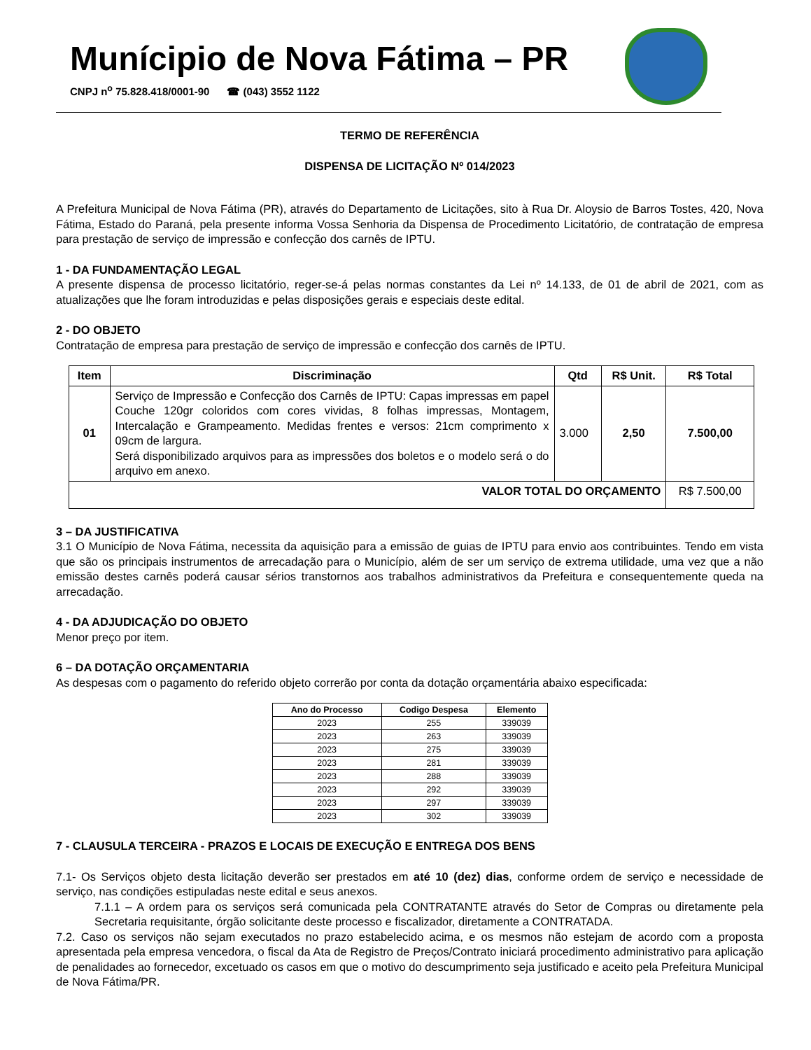Munícipio de Nova Fátima – PR
CNPJ n<sup>o</sup> 75.828.418/0001-90 ☎ (043) 3552 1122
TERMO DE REFERÊNCIA
DISPENSA DE LICITAÇÃO Nº 014/2023
A Prefeitura Municipal de Nova Fátima (PR), através do Departamento de Licitações, sito à Rua Dr. Aloysio de Barros Tostes, 420, Nova Fátima, Estado do Paraná, pela presente informa Vossa Senhoria da Dispensa de Procedimento Licitatório, de contratação de empresa para prestação de serviço de impressão e confecção dos carnês de IPTU.
1 - DA FUNDAMENTAÇÃO LEGAL
A presente dispensa de processo licitatório, reger-se-á pelas normas constantes da Lei nº 14.133, de 01 de abril de 2021, com as atualizações que lhe foram introduzidas e pelas disposições gerais e especiais deste edital.
2 - DO OBJETO
Contratação de empresa para prestação de serviço de impressão e confecção dos carnês de IPTU.
| Item | Discriminação | Qtd | R$ Unit. | R$ Total |
| --- | --- | --- | --- | --- |
| 01 | Serviço de Impressão e Confecção dos Carnês de IPTU: Capas impressas em papel Couche 120gr coloridos com cores vividas, 8 folhas impressas, Montagem, Intercalação e Grampeamento. Medidas frentes e versos: 21cm comprimento x 09cm de largura. Será disponibilizado arquivos para as impressões dos boletos e o modelo será o do arquivo em anexo. | 3.000 | 2,50 | 7.500,00 |
| VALOR TOTAL DO ORÇAMENTO | | | | R$ 7.500,00 |
3 – DA JUSTIFICATIVA
3.1 O Município de Nova Fátima, necessita da aquisição para a emissão de guias de IPTU para envio aos contribuintes. Tendo em vista que são os principais instrumentos de arrecadação para o Município, além de ser um serviço de extrema utilidade, uma vez que a não emissão destes carnês poderá causar sérios transtornos aos trabalhos administrativos da Prefeitura e consequentemente queda na arrecadação.
4 - DA ADJUDICAÇÃO DO OBJETO
Menor preço por item.
6 – DA DOTAÇÃO ORÇAMENTARIA
As despesas com o pagamento do referido objeto correrão por conta da dotação orçamentária abaixo especificada:
| Ano do Processo | Codigo Despesa | Elemento |
| --- | --- | --- |
| 2023 | 255 | 339039 |
| 2023 | 263 | 339039 |
| 2023 | 275 | 339039 |
| 2023 | 281 | 339039 |
| 2023 | 288 | 339039 |
| 2023 | 292 | 339039 |
| 2023 | 297 | 339039 |
| 2023 | 302 | 339039 |
7 - CLAUSULA TERCEIRA - PRAZOS E LOCAIS DE EXECUÇÃO E ENTREGA DOS BENS
7.1- Os Serviços objeto desta licitação deverão ser prestados em até 10 (dez) dias, conforme ordem de serviço e necessidade de serviço, nas condições estipuladas neste edital e seus anexos.
7.1.1 – A ordem para os serviços será comunicada pela CONTRATANTE através do Setor de Compras ou diretamente pela Secretaria requisitante, órgão solicitante deste processo e fiscalizador, diretamente a CONTRATADA.
7.2. Caso os serviços não sejam executados no prazo estabelecido acima, e os mesmos não estejam de acordo com a proposta apresentada pela empresa vencedora, o fiscal da Ata de Registro de Preços/Contrato iniciará procedimento administrativo para aplicação de penalidades ao fornecedor, excetuado os casos em que o motivo do descumprimento seja justificado e aceito pela Prefeitura Municipal de Nova Fátima/PR.